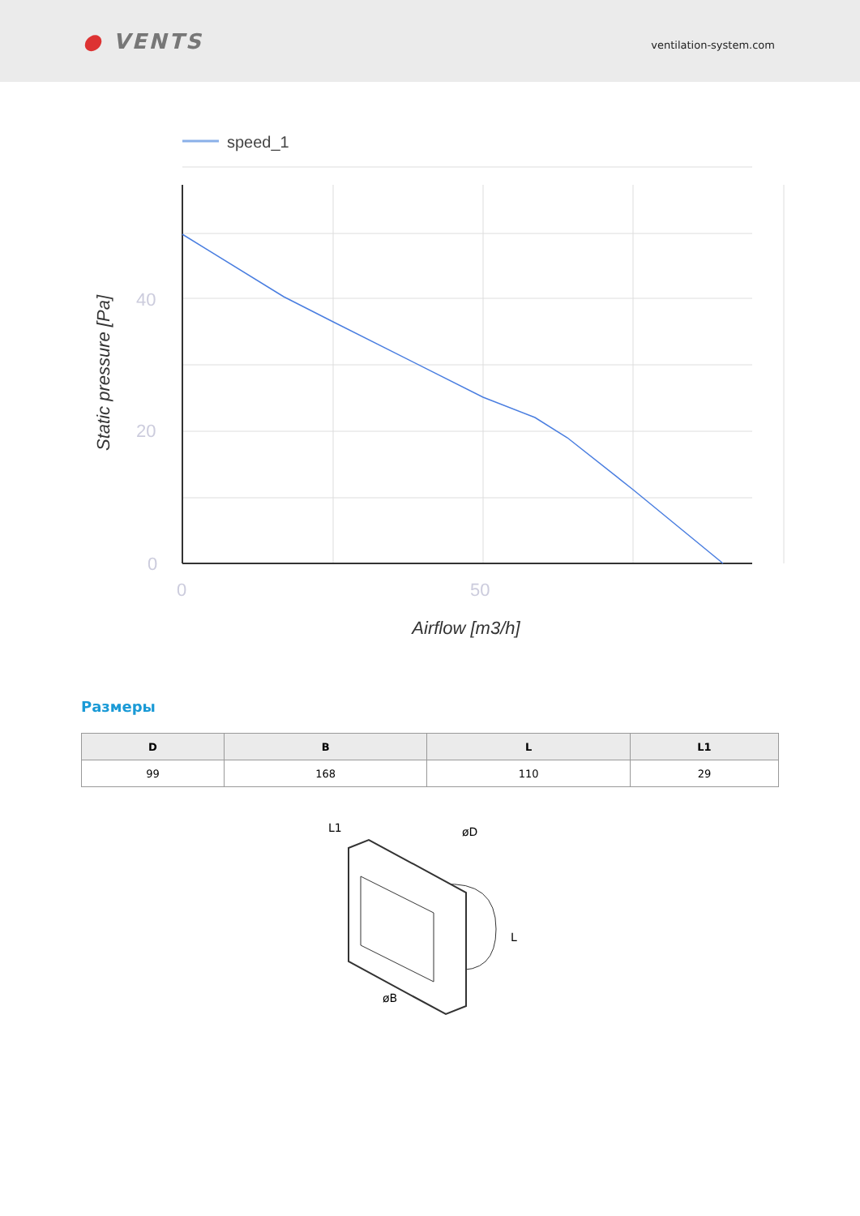● VENTS
ventilation-system.com
speed_1
40
20
0
0
50
Airflow [m3/h]
Static pressure [Pa]
Размеры
| D | B | L | L1 |
| --- | --- | --- | --- |
| 99 | 168 | 110 | 29 |
L1
øD
L
øB